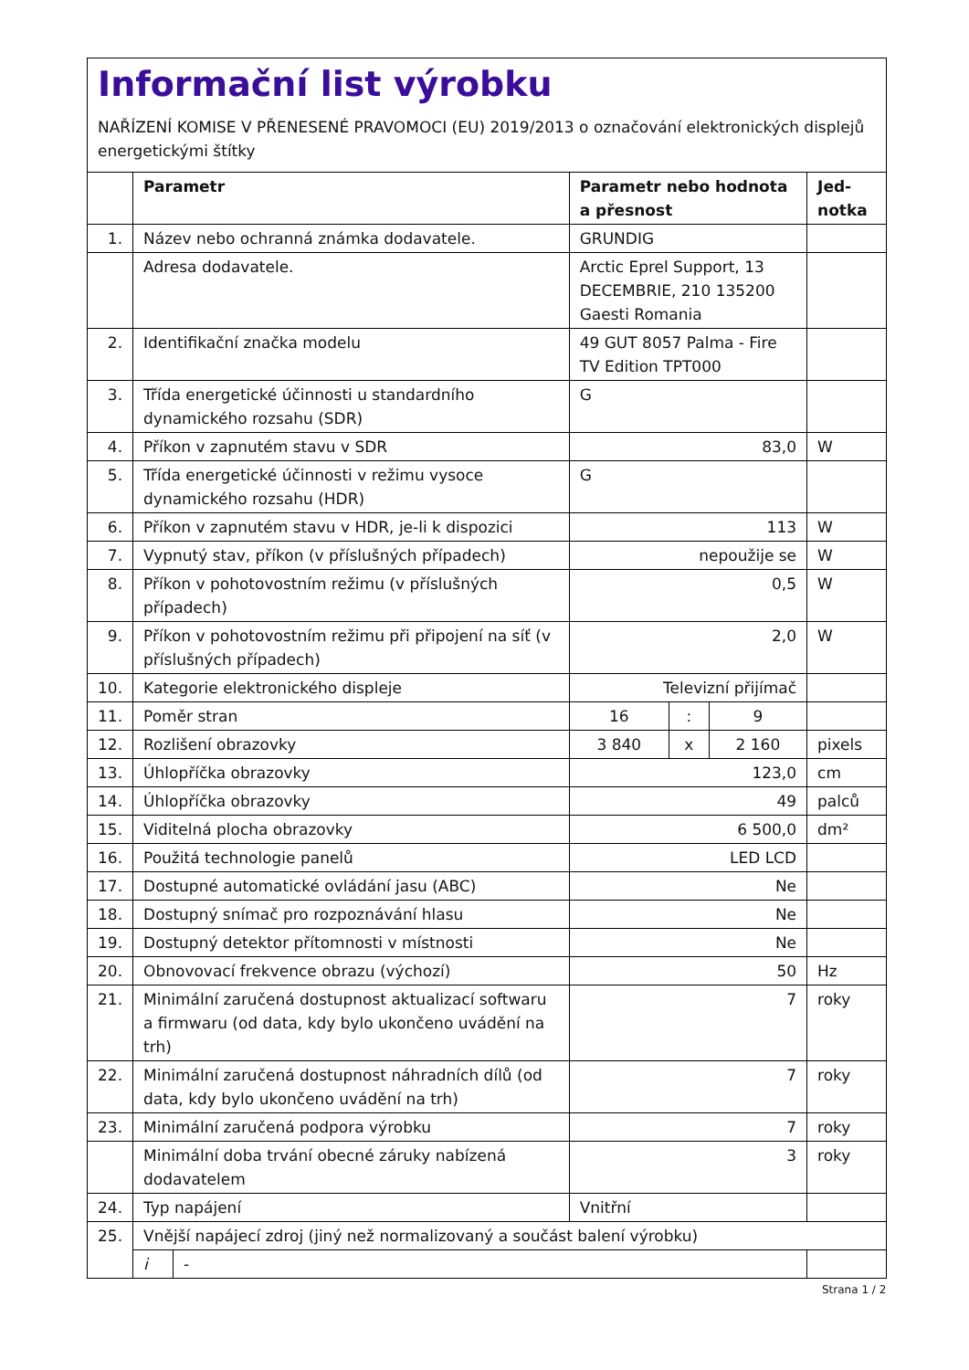Informační list výrobku
NAŘÍZENÍ KOMISE V PŘENESENÉ PRAVOMOCI (EU) 2019/2013 o označování elektronických displejů energetickými štítky
| | Parametr | | Parametr nebo hodnota a přesnost | | | Jed-notka |
| --- | --- | --- | --- | --- | --- | --- |
| 1. | Název nebo ochranná známka dodavatele. | | GRUNDIG | | | |
| | Adresa dodavatele. | | Arctic Eprel Support, 13 DECEMBRIE, 210 135200 Gaesti Romania | | | |
| 2. | Identifikační značka modelu | | 49 GUT 8057 Palma - Fire TV Edition TPT000 | | | |
| 3. | Třída energetické účinnosti u standardního dynamického rozsahu (SDR) | | G | | | |
| 4. | Příkon v zapnutém stavu v SDR | | 83,0 | | | W |
| 5. | Třída energetické účinnosti v režimu vysoce dynamického rozsahu (HDR) | | G | | | |
| 6. | Příkon v zapnutém stavu v HDR, je-li k dispozici | | 113 | | | W |
| 7. | Vypnutý stav, příkon (v příslušných případech) | | nepoužije se | | | W |
| 8. | Příkon v pohotovostním režimu (v příslušných případech) | | 0,5 | | | W |
| 9. | Příkon v pohotovostním režimu při připojení na síť (v příslušných případech) | | 2,0 | | | W |
| 10. | Kategorie elektronického displeje | | Televizní přijímač | | | |
| 11. | Poměr stran | | 16 | : | 9 | |
| 12. | Rozlišení obrazovky | | 3 840 | x | 2 160 | pixels |
| 13. | Úhlopříčka obrazovky | | 123,0 | | | cm |
| 14. | Úhlopříčka obrazovky | | 49 | | | palců |
| 15. | Viditelná plocha obrazovky | | 6 500,0 | | | dm² |
| 16. | Použitá technologie panelů | | LED LCD | | | |
| 17. | Dostupné automatické ovládání jasu (ABC) | | Ne | | | |
| 18. | Dostupný snímač pro rozpoznávání hlasu | | Ne | | | |
| 19. | Dostupný detektor přítomnosti v místnosti | | Ne | | | |
| 20. | Obnovovací frekvence obrazu (výchozí) | | 50 | | | Hz |
| 21. | Minimální zaručená dostupnost aktualizací softwaru a firmwaru (od data, kdy bylo ukončeno uvádění na trh) | | 7 | | | roky |
| 22. | Minimální zaručená dostupnost náhradních dílů (od data, kdy bylo ukončeno uvádění na trh) | | 7 | | | roky |
| 23. | Minimální zaručená podpora výrobku | | 7 | | | roky |
| | Minimální doba trvání obecné záruky nabízená dodavatelem | | 3 | | | roky |
| 24. | Typ napájení | | Vnitřní | | | |
| 25. | Vnější napájecí zdroj (jiný než normalizovaný a součást balení výrobku) | | | | | |
| | i | - | | | | |
Strana 1 / 2